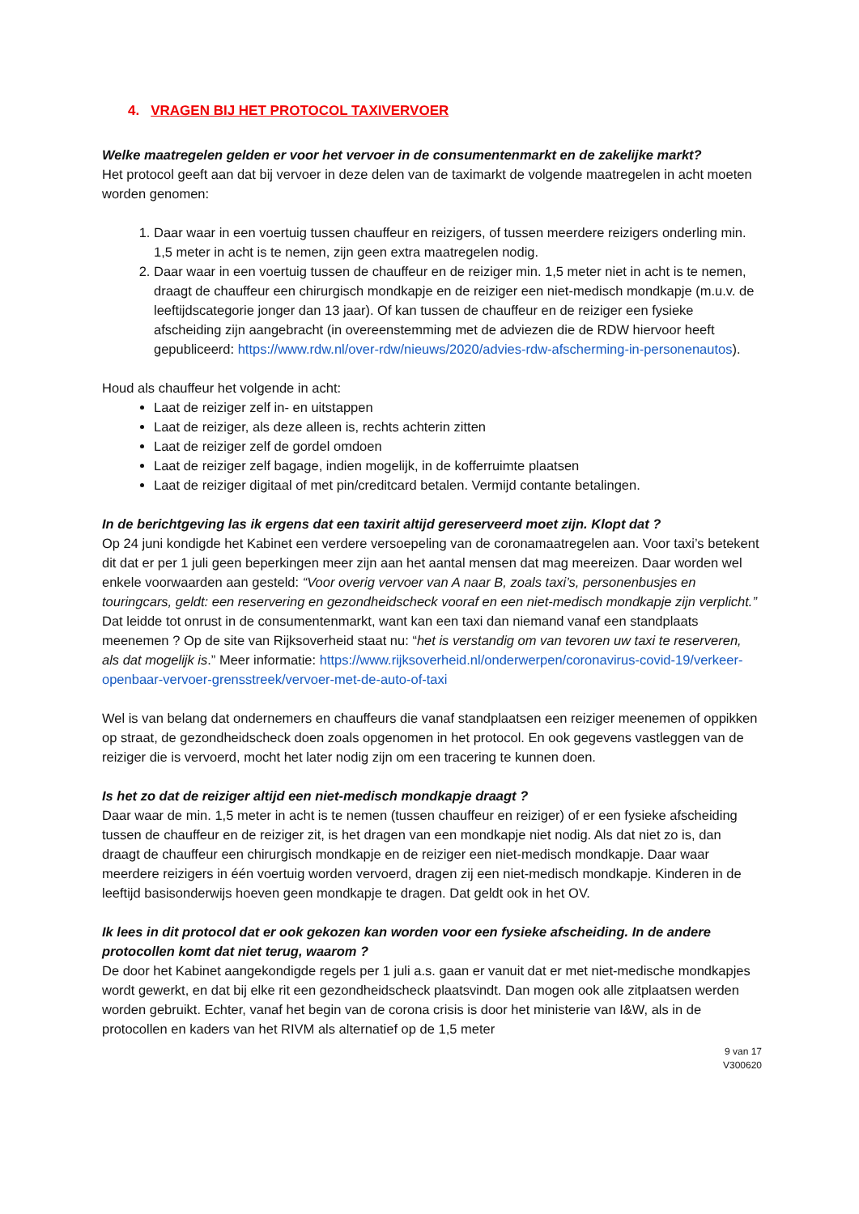4. VRAGEN BIJ HET PROTOCOL TAXIVERVOER
Welke maatregelen gelden er voor het vervoer in de consumentenmarkt en de zakelijke markt?
Het protocol geeft aan dat bij vervoer in deze delen van de taximarkt de volgende maatregelen in acht moeten worden genomen:
1. Daar waar in een voertuig tussen chauffeur en reizigers, of tussen meerdere reizigers onderling min. 1,5 meter in acht is te nemen, zijn geen extra maatregelen nodig.
2. Daar waar in een voertuig tussen de chauffeur en de reiziger min. 1,5 meter niet in acht is te nemen, draagt de chauffeur een chirurgisch mondkapje en de reiziger een niet-medisch mondkapje (m.u.v. de leeftijdscategorie jonger dan 13 jaar). Of kan tussen de chauffeur en de reiziger een fysieke afscheiding zijn aangebracht (in overeenstemming met de adviezen die de RDW hiervoor heeft gepubliceerd: https://www.rdw.nl/over-rdw/nieuws/2020/advies-rdw-afscherming-in-personenautos).
Houd als chauffeur het volgende in acht:
Laat de reiziger zelf in- en uitstappen
Laat de reiziger, als deze alleen is, rechts achterin zitten
Laat de reiziger zelf de gordel omdoen
Laat de reiziger zelf bagage, indien mogelijk, in de kofferruimte plaatsen
Laat de reiziger digitaal of met pin/creditcard betalen. Vermijd contante betalingen.
In de berichtgeving las ik ergens dat een taxirit altijd gereserveerd moet zijn. Klopt dat ?
Op 24 juni kondigde het Kabinet een verdere versoepeling van de coronamaatregelen aan. Voor taxi’s betekent dit dat er per 1 juli geen beperkingen meer zijn aan het aantal mensen dat mag meereizen. Daar worden wel enkele voorwaarden aan gesteld: “Voor overig vervoer van A naar B, zoals taxi’s, personenbusjes en touringcars, geldt: een reservering en gezondheidscheck vooraf en een niet-medisch mondkapje zijn verplicht.” Dat leidde tot onrust in de consumentenmarkt, want kan een taxi dan niemand vanaf een standplaats meenemen ? Op de site van Rijksoverheid staat nu: “het is verstandig om van tevoren uw taxi te reserveren, als dat mogelijk is.” Meer informatie: https://www.rijksoverheid.nl/onderwerpen/coronavirus-covid-19/verkeer-openbaar-vervoer-grensstreek/vervoer-met-de-auto-of-taxi
Wel is van belang dat ondernemers en chauffeurs die vanaf standplaatsen een reiziger meenemen of oppikken op straat, de gezondheidscheck doen zoals opgenomen in het protocol. En ook gegevens vastleggen van de reiziger die is vervoerd, mocht het later nodig zijn om een tracering te kunnen doen.
Is het zo dat de reiziger altijd een niet-medisch mondkapje draagt ?
Daar waar de min. 1,5 meter in acht is te nemen (tussen chauffeur en reiziger) of er een fysieke afscheiding tussen de chauffeur en de reiziger zit, is het dragen van een mondkapje niet nodig. Als dat niet zo is, dan draagt de chauffeur een chirurgisch mondkapje en de reiziger een niet-medisch mondkapje. Daar waar meerdere reizigers in één voertuig worden vervoerd, dragen zij een niet-medisch mondkapje. Kinderen in de leeftijd basisonderwijs hoeven geen mondkapje te dragen. Dat geldt ook in het OV.
Ik lees in dit protocol dat er ook gekozen kan worden voor een fysieke afscheiding. In de andere protocollen komt dat niet terug, waarom ?
De door het Kabinet aangekondigde regels per 1 juli a.s. gaan er vanuit dat er met niet-medische mondkapjes wordt gewerkt, en dat bij elke rit een gezondheidscheck plaatsvindt. Dan mogen ook alle zitplaatsen werden worden gebruikt. Echter, vanaf het begin van de corona crisis is door het ministerie van I&W, als in de protocollen en kaders van het RIVM als alternatief op de 1,5 meter
9 van 17
V300620